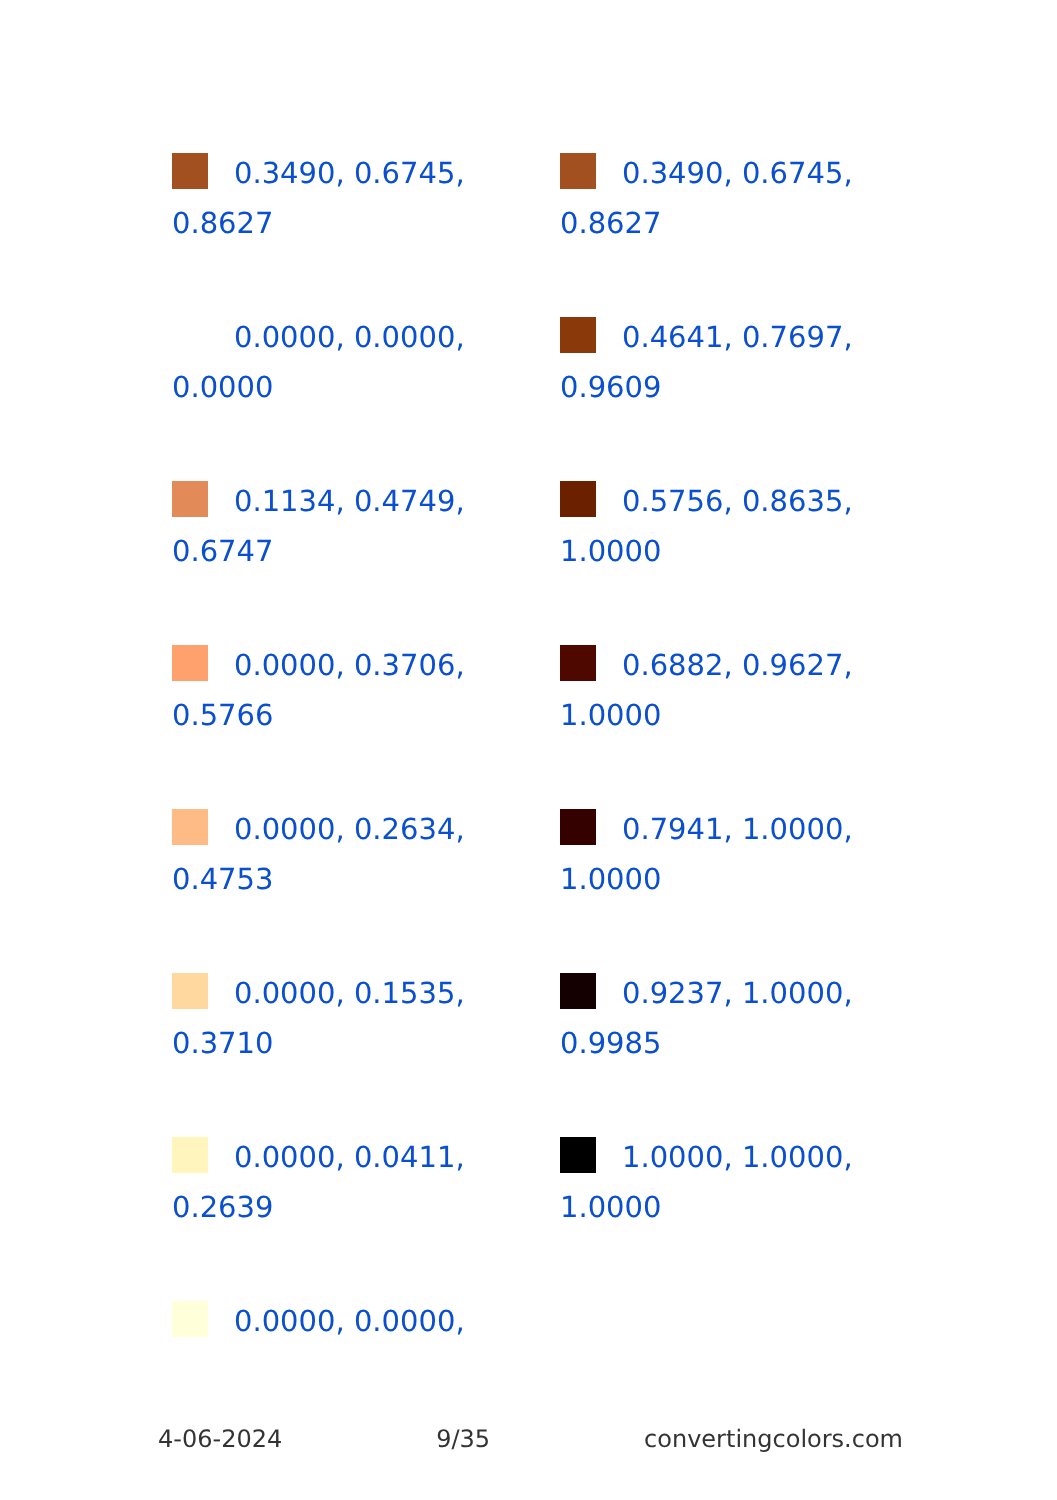0.3490, 0.6745, 0.8627
0.3490, 0.6745, 0.8627
0.0000, 0.0000, 0.0000
0.4641, 0.7697, 0.9609
0.1134, 0.4749, 0.6747
0.5756, 0.8635, 1.0000
0.0000, 0.3706, 0.5766
0.6882, 0.9627, 1.0000
0.0000, 0.2634, 0.4753
0.7941, 1.0000, 1.0000
0.0000, 0.1535, 0.3710
0.9237, 1.0000, 0.9985
0.0000, 0.0411, 0.2639
1.0000, 1.0000, 1.0000
0.0000, 0.0000,
4-06-2024 9/35 convertingcolors.com